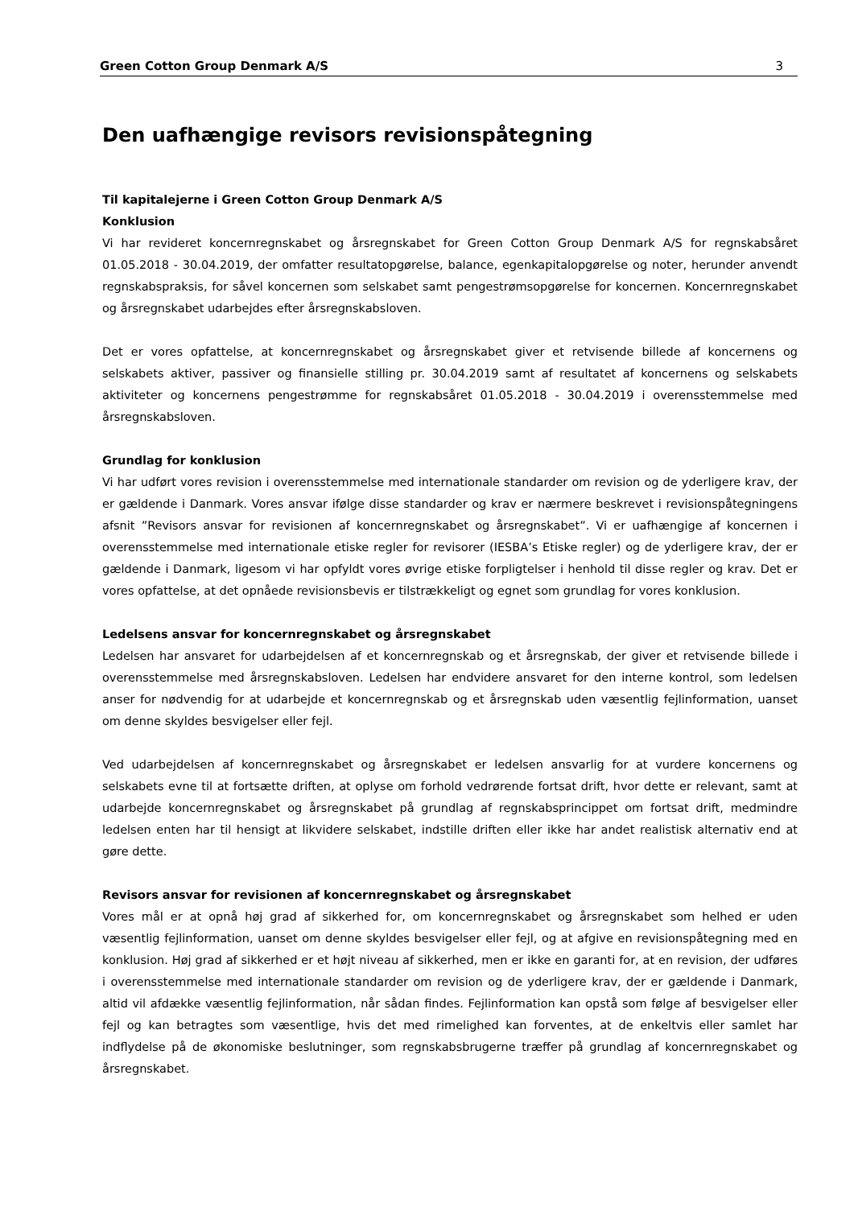Green Cotton Group Denmark A/S 3
Den uafhængige revisors revisionspåtegning
Til kapitalejerne i Green Cotton Group Denmark A/S
Konklusion
Vi har revideret koncernregnskabet og årsregnskabet for Green Cotton Group Denmark A/S for regnskabsåret 01.05.2018 - 30.04.2019, der omfatter resultatopgørelse, balance, egenkapitalopgørelse og noter, herunder anvendt regnskabspraksis, for såvel koncernen som selskabet samt pengestrømsopgørelse for koncernen. Koncernregnskabet og årsregnskabet udarbejdes efter årsregnskabsloven.
Det er vores opfattelse, at koncernregnskabet og årsregnskabet giver et retvisende billede af koncernens og selskabets aktiver, passiver og finansielle stilling pr. 30.04.2019 samt af resultatet af koncernens og selskabets aktiviteter og koncernens pengestrømme for regnskabsåret 01.05.2018 - 30.04.2019 i overensstemmelse med årsregnskabsloven.
Grundlag for konklusion
Vi har udført vores revision i overensstemmelse med internationale standarder om revision og de yderligere krav, der er gældende i Danmark. Vores ansvar ifølge disse standarder og krav er nærmere beskrevet i revisionspåtegningens afsnit ”Revisors ansvar for revisionen af koncernregnskabet og årsregnskabet”. Vi er uafhængige af koncernen i overensstemmelse med internationale etiske regler for revisorer (IESBA’s Etiske regler) og de yderligere krav, der er gældende i Danmark, ligesom vi har opfyldt vores øvrige etiske forpligtelser i henhold til disse regler og krav. Det er vores opfattelse, at det opnåede revisionsbevis er tilstrækkeligt og egnet som grundlag for vores konklusion.
Ledelsens ansvar for koncernregnskabet og årsregnskabet
Ledelsen har ansvaret for udarbejdelsen af et koncernregnskab og et årsregnskab, der giver et retvisende billede i overensstemmelse med årsregnskabsloven. Ledelsen har endvidere ansvaret for den interne kontrol, som ledelsen anser for nødvendig for at udarbejde et koncernregnskab og et årsregnskab uden væsentlig fejlinformation, uanset om denne skyldes besvigelser eller fejl.
Ved udarbejdelsen af koncernregnskabet og årsregnskabet er ledelsen ansvarlig for at vurdere koncernens og selskabets evne til at fortsætte driften, at oplyse om forhold vedrørende fortsat drift, hvor dette er relevant, samt at udarbejde koncernregnskabet og årsregnskabet på grundlag af regnskabsprincippet om fortsat drift, medmindre ledelsen enten har til hensigt at likvidere selskabet, indstille driften eller ikke har andet realistisk alternativ end at gøre dette.
Revisors ansvar for revisionen af koncernregnskabet og årsregnskabet
Vores mål er at opnå høj grad af sikkerhed for, om koncernregnskabet og årsregnskabet som helhed er uden væsentlig fejlinformation, uanset om denne skyldes besvigelser eller fejl, og at afgive en revisionspåtegning med en konklusion. Høj grad af sikkerhed er et højt niveau af sikkerhed, men er ikke en garanti for, at en revision, der udføres i overensstemmelse med internationale standarder om revision og de yderligere krav, der er gældende i Danmark, altid vil afdække væsentlig fejlinformation, når sådan findes. Fejlinformation kan opstå som følge af besvigelser eller fejl og kan betragtes som væsentlige, hvis det med rimelighed kan forventes, at de enkeltvis eller samlet har indflydelse på de økonomiske beslutninger, som regnskabsbrugerne træffer på grundlag af koncernregnskabet og årsregnskabet.